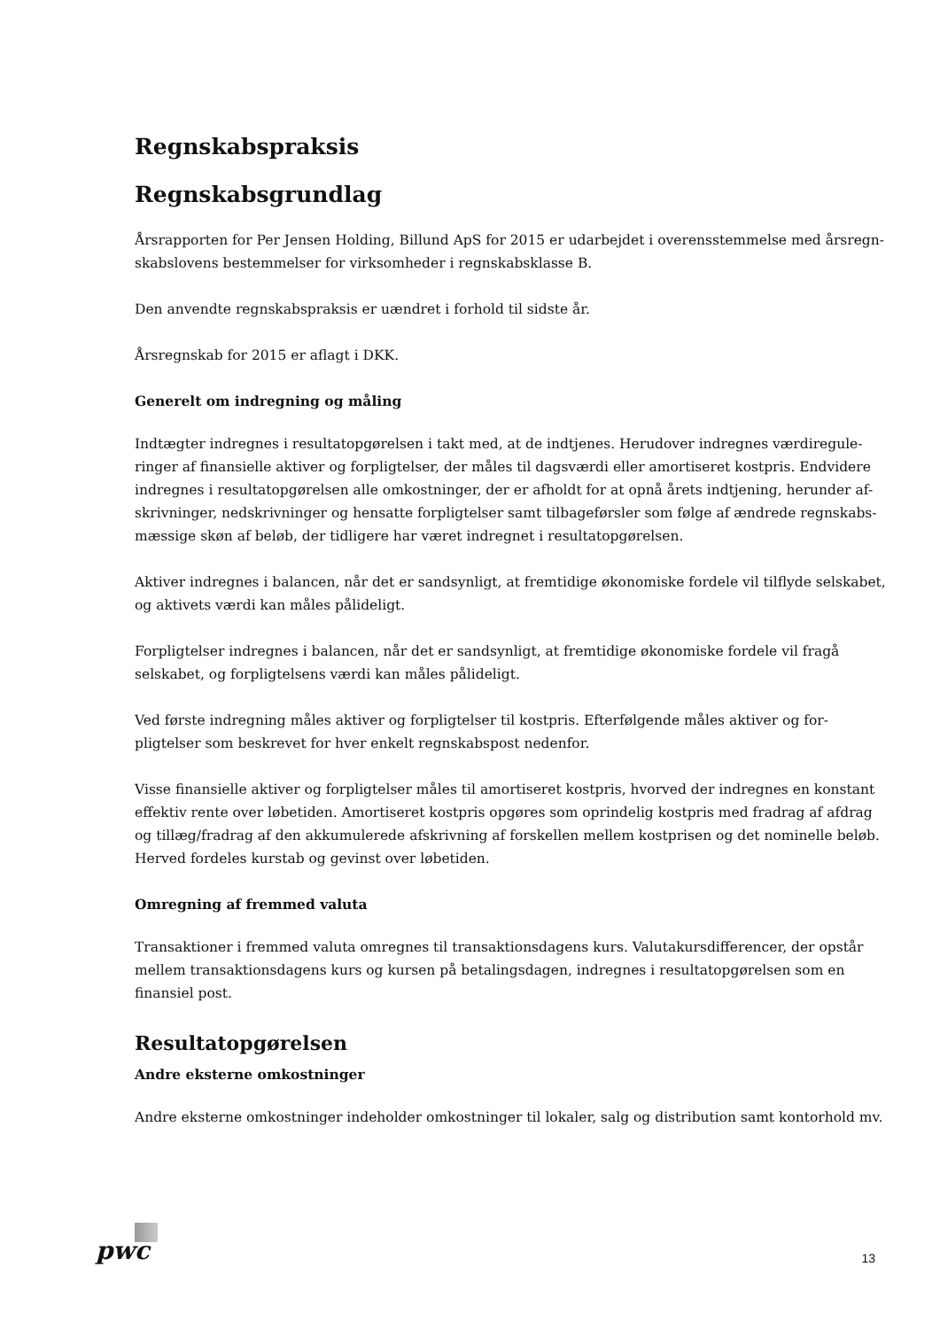Regnskabspraksis
Regnskabsgrundlag
Årsrapporten for Per Jensen Holding, Billund ApS for 2015 er udarbejdet i overensstemmelse med årsregn-skabslovens bestemmelser for virksomheder i regnskabsklasse B.
Den anvendte regnskabspraksis er uændret i forhold til sidste år.
Årsregnskab for 2015 er aflagt i DKK.
Generelt om indregning og måling
Indtægter indregnes i resultatopgørelsen i takt med, at de indtjenes. Herudover indregnes værdiregule-ringer af finansielle aktiver og forpligtelser, der måles til dagsværdi eller amortiseret kostpris. Endvidere indregnes i resultatopgørelsen alle omkostninger, der er afholdt for at opnå årets indtjening, herunder af-skrivninger, nedskrivninger og hensatte forpligtelser samt tilbageførsler som følge af ændrede regnskabs-mæssige skøn af beløb, der tidligere har været indregnet i resultatopgørelsen.
Aktiver indregnes i balancen, når det er sandsynligt, at fremtidige økonomiske fordele vil tilflyde selskabet, og aktivets værdi kan måles pålideligt.
Forpligtelser indregnes i balancen, når det er sandsynligt, at fremtidige økonomiske fordele vil fragå selskabet, og forpligtelsens værdi kan måles pålideligt.
Ved første indregning måles aktiver og forpligtelser til kostpris. Efterfølgende måles aktiver og for-pligtelser som beskrevet for hver enkelt regnskabspost nedenfor.
Visse finansielle aktiver og forpligtelser måles til amortiseret kostpris, hvorved der indregnes en konstant effektiv rente over løbetiden. Amortiseret kostpris opgøres som oprindelig kostpris med fradrag af afdrag og tillæg/fradrag af den akkumulerede afskrivning af forskellen mellem kostprisen og det nominelle beløb. Herved fordeles kurstab og gevinst over løbetiden.
Omregning af fremmed valuta
Transaktioner i fremmed valuta omregnes til transaktionsdagens kurs. Valutakursdifferencer, der opstår mellem transaktionsdagens kurs og kursen på betalingsdagen, indregnes i resultatopgørelsen som en finansiel post.
Resultatopgørelsen
Andre eksterne omkostninger
Andre eksterne omkostninger indeholder omkostninger til lokaler, salg og distribution samt kontorhold mv.
pwc 13